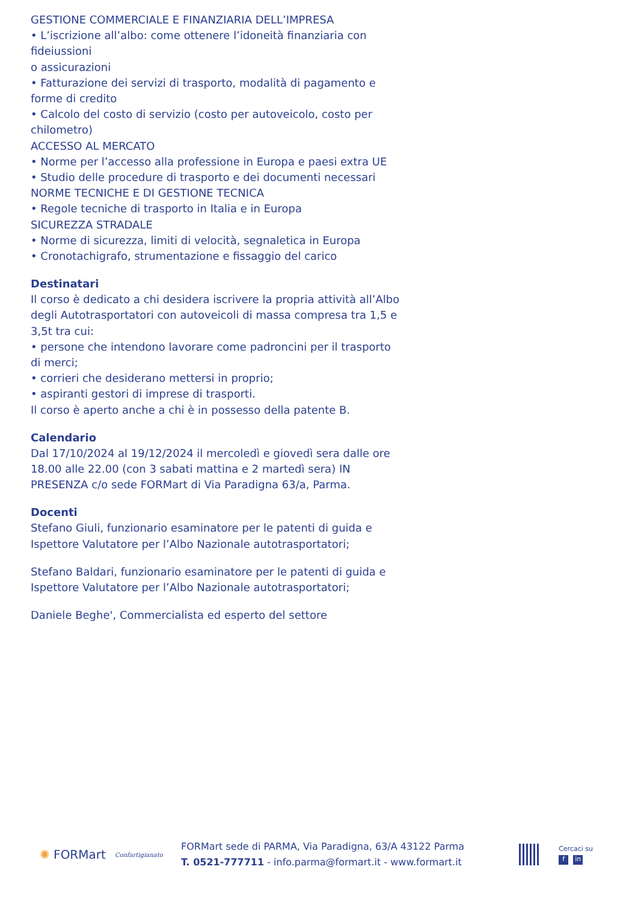GESTIONE COMMERCIALE E FINANZIARIA DELL’IMPRESA
• L’iscrizione all’albo: come ottenere l’idoneità finanziaria con fideiussioni
o assicurazioni
• Fatturazione dei servizi di trasporto, modalità di pagamento e forme di credito
• Calcolo del costo di servizio (costo per autoveicolo, costo per chilometro)
ACCESSO AL MERCATO
• Norme per l’accesso alla professione in Europa e paesi extra UE
• Studio delle procedure di trasporto e dei documenti necessari
NORME TECNICHE E DI GESTIONE TECNICA
• Regole tecniche di trasporto in Italia e in Europa
SICUREZZA STRADALE
• Norme di sicurezza, limiti di velocità, segnaletica in Europa
• Cronotachigrafo, strumentazione e fissaggio del carico
Destinatari
Il corso è dedicato a chi desidera iscrivere la propria attività all’Albo degli Autotrasportatori con autoveicoli di massa compresa tra 1,5 e 3,5t tra cui:
• persone che intendono lavorare come padroncini per il trasporto di merci;
• corrieri che desiderano mettersi in proprio;
• aspiranti gestori di imprese di trasporti.
Il corso è aperto anche a chi è in possesso della patente B.
Calendario
Dal 17/10/2024 al 19/12/2024 il mercoledì e giovedì sera dalle ore 18.00 alle 22.00 (con 3 sabati mattina e 2 martedì sera) IN PRESENZA c/o sede FORMart di Via Paradigna 63/a, Parma.
Docenti
Stefano Giuli, funzionario esaminatore per le patenti di guida e Ispettore Valutatore per l’Albo Nazionale autotrasportatori;
Stefano Baldari, funzionario esaminatore per le patenti di guida e Ispettore Valutatore per l’Albo Nazionale autotrasportatori;
Daniele Beghe', Commercialista ed esperto del settore
✺ FORMart
Confartigianato
FORMart sede di PARMA, Via Paradigna, 63/A 43122 Parma
T. 0521-777711 - info.parma@formart.it - www.formart.it
Cercaci su
fin